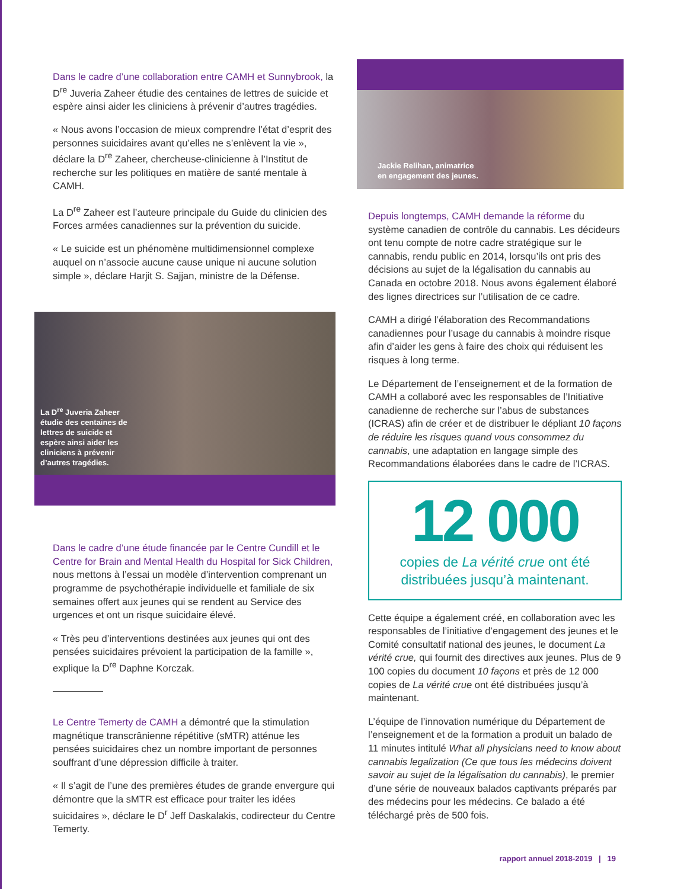Dans le cadre d’une collaboration entre CAMH et Sunnybrook, la D<sup>re</sup> Juveria Zaheer étudie des centaines de lettres de suicide et espère ainsi aider les cliniciens à prévenir d’autres tragédies.
« Nous avons l’occasion de mieux comprendre l’état d’esprit des personnes suicidaires avant qu’elles ne s’enlèvent la vie », déclare la D<sup>re</sup> Zaheer, chercheuse-clinicienne à l’Institut de recherche sur les politiques en matière de santé mentale à CAMH.
La D<sup>re</sup> Zaheer est l’auteure principale du Guide du clinicien des Forces armées canadiennes sur la prévention du suicide.
« Le suicide est un phénomène multidimensionnel complexe auquel on n’associe aucune cause unique ni aucune solution simple », déclare Harjit S. Sajjan, ministre de la Défense.
La D<sup>re</sup> Juveria Zaheer étudie des centaines de lettres de suicide et espère ainsi aider les cliniciens à prévenir d’autres tragédies.
Dans le cadre d’une étude financée par le Centre Cundill et le Centre for Brain and Mental Health du Hospital for Sick Children, nous mettons à l’essai un modèle d’intervention comprenant un programme de psychothérapie individuelle et familiale de six semaines offert aux jeunes qui se rendent au Service des urgences et ont un risque suicidaire élevé.
« Très peu d’interventions destinées aux jeunes qui ont des pensées suicidaires prévoient la participation de la famille », explique la D<sup>re</sup> Daphne Korczak.
Le Centre Temerty de CAMH a démontré que la stimulation magnétique transcrânienne répétitive (sMTR) atténue les pensées suicidaires chez un nombre important de personnes souffrant d’une dépression difficile à traiter.
« Il s’agit de l’une des premières études de grande envergure qui démontre que la sMTR est efficace pour traiter les idées suicidaires », déclare le D<sup>r</sup> Jeff Daskalakis, codirecteur du Centre Temerty.
Jackie Relihan, animatrice
en engagement des jeunes.
Depuis longtemps, CAMH demande la réforme du système canadien de contrôle du cannabis. Les décideurs ont tenu compte de notre cadre stratégique sur le cannabis, rendu public en 2014, lorsqu’ils ont pris des décisions au sujet de la légalisation du cannabis au Canada en octobre 2018. Nous avons également élaboré des lignes directrices sur l’utilisation de ce cadre.
CAMH a dirigé l’élaboration des Recommandations canadiennes pour l’usage du cannabis à moindre risque afin d’aider les gens à faire des choix qui réduisent les risques à long terme.
Le Département de l’enseignement et de la formation de CAMH a collaboré avec les responsables de l’Initiative canadienne de recherche sur l’abus de substances (ICRAS) afin de créer et de distribuer le dépliant 10 façons de réduire les risques quand vous consommez du cannabis, une adaptation en langage simple des Recommandations élaborées dans le cadre de l’ICRAS.
12 000
copies de La vérité crue ont été
distribuées jusqu’à maintenant.
Cette équipe a également créé, en collaboration avec les responsables de l’initiative d’engagement des jeunes et le Comité consultatif national des jeunes, le document La vérité crue, qui fournit des directives aux jeunes. Plus de 9 100 copies du document 10 façons et près de 12 000 copies de La vérité crue ont été distribuées jusqu’à maintenant.
L’équipe de l’innovation numérique du Département de l’enseignement et de la formation a produit un balado de 11 minutes intitulé What all physicians need to know about cannabis legalization (Ce que tous les médecins doivent savoir au sujet de la légalisation du cannabis), le premier d’une série de nouveaux balados captivants préparés par des médecins pour les médecins. Ce balado a été téléchargé près de 500 fois.
rapport annuel 2018-2019 | 19